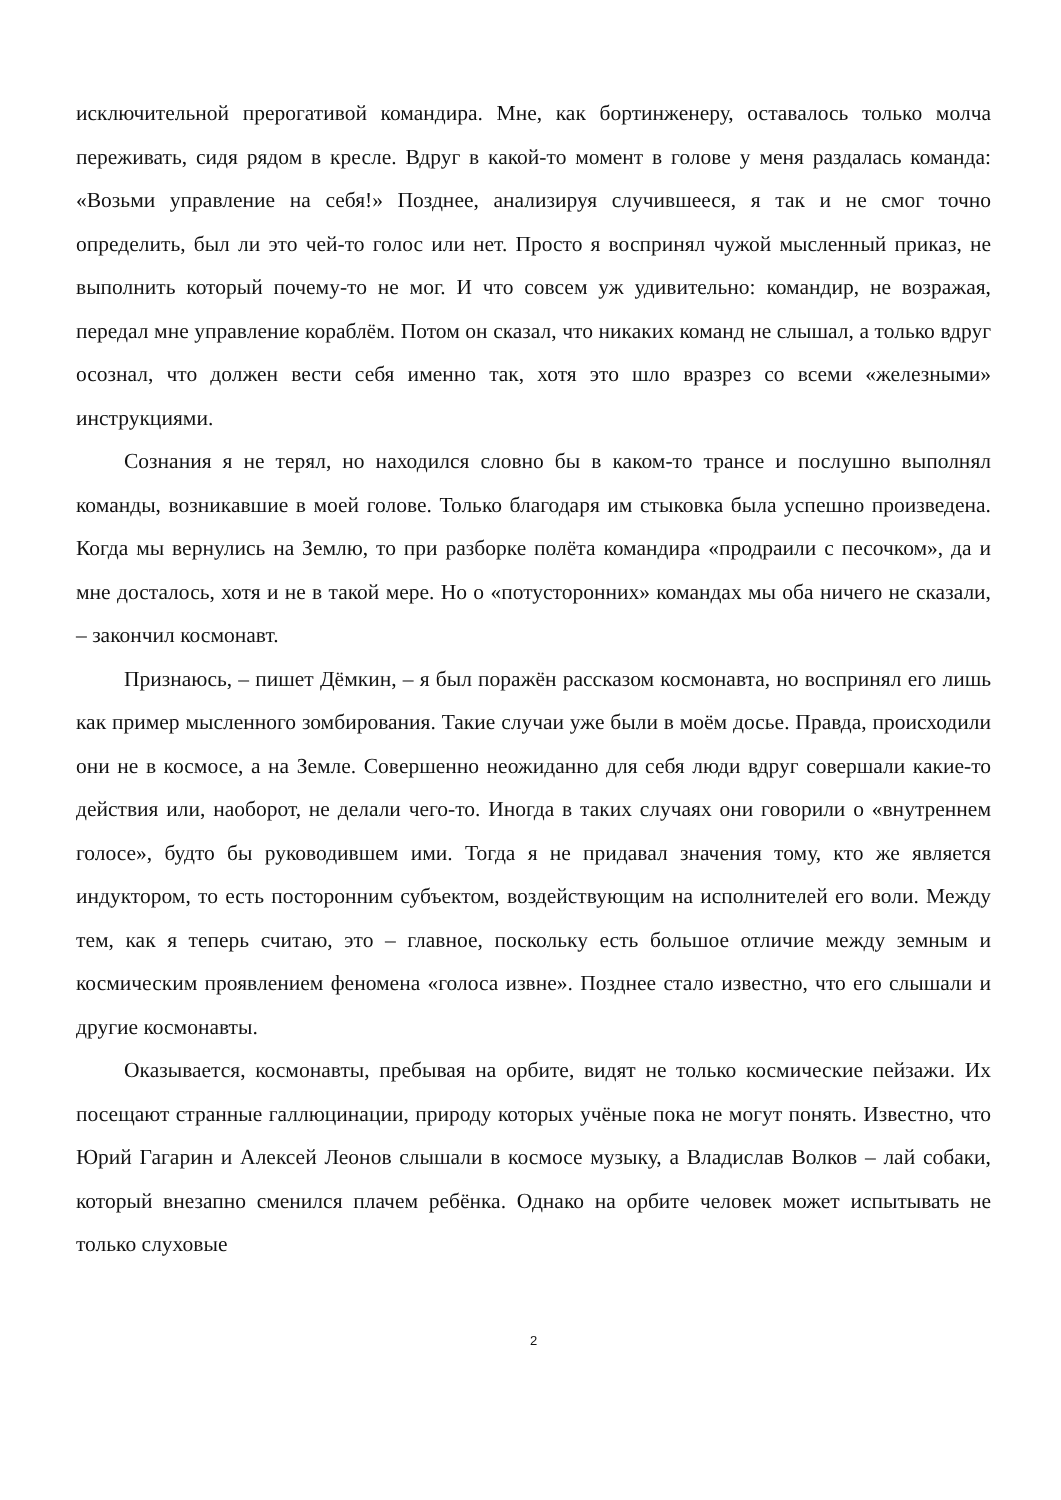исключительной прерогативой командира. Мне, как бортинженеру, оставалось только молча переживать, сидя рядом в кресле. Вдруг в какой-то момент в голове у меня раздалась команда: «Возьми управление на себя!» Позднее, анализируя случившееся, я так и не смог точно определить, был ли это чей-то голос или нет. Просто я воспринял чужой мысленный приказ, не выполнить который почему-то не мог. И что совсем уж удивительно: командир, не возражая, передал мне управление кораблём. Потом он сказал, что никаких команд не слышал, а только вдруг осознал, что должен вести себя именно так, хотя это шло вразрез со всеми «железными» инструкциями.
Сознания я не терял, но находился словно бы в каком-то трансе и послушно выполнял команды, возникавшие в моей голове. Только благодаря им стыковка была успешно произведена. Когда мы вернулись на Землю, то при разборке полёта командира «продраили с песочком», да и мне досталось, хотя и не в такой мере. Но о «потусторонних» командах мы оба ничего не сказали, – закончил космонавт.
Признаюсь, – пишет Дёмкин, – я был поражён рассказом космонавта, но воспринял его лишь как пример мысленного зомбирования. Такие случаи уже были в моём досье. Правда, происходили они не в космосе, а на Земле. Совершенно неожиданно для себя люди вдруг совершали какие-то действия или, наоборот, не делали чего-то. Иногда в таких случаях они говорили о «внутреннем голосе», будто бы руководившем ими. Тогда я не придавал значения тому, кто же является индуктором, то есть посторонним субъектом, воздействующим на исполнителей его воли. Между тем, как я теперь считаю, это – главное, поскольку есть большое отличие между земным и космическим проявлением феномена «голоса извне». Позднее стало известно, что его слышали и другие космонавты.
Оказывается, космонавты, пребывая на орбите, видят не только космические пейзажи. Их посещают странные галлюцинации, природу которых учёные пока не могут понять. Известно, что Юрий Гагарин и Алексей Леонов слышали в космосе музыку, а Владислав Волков – лай собаки, который внезапно сменился плачем ребёнка. Однако на орбите человек может испытывать не только слуховые
2